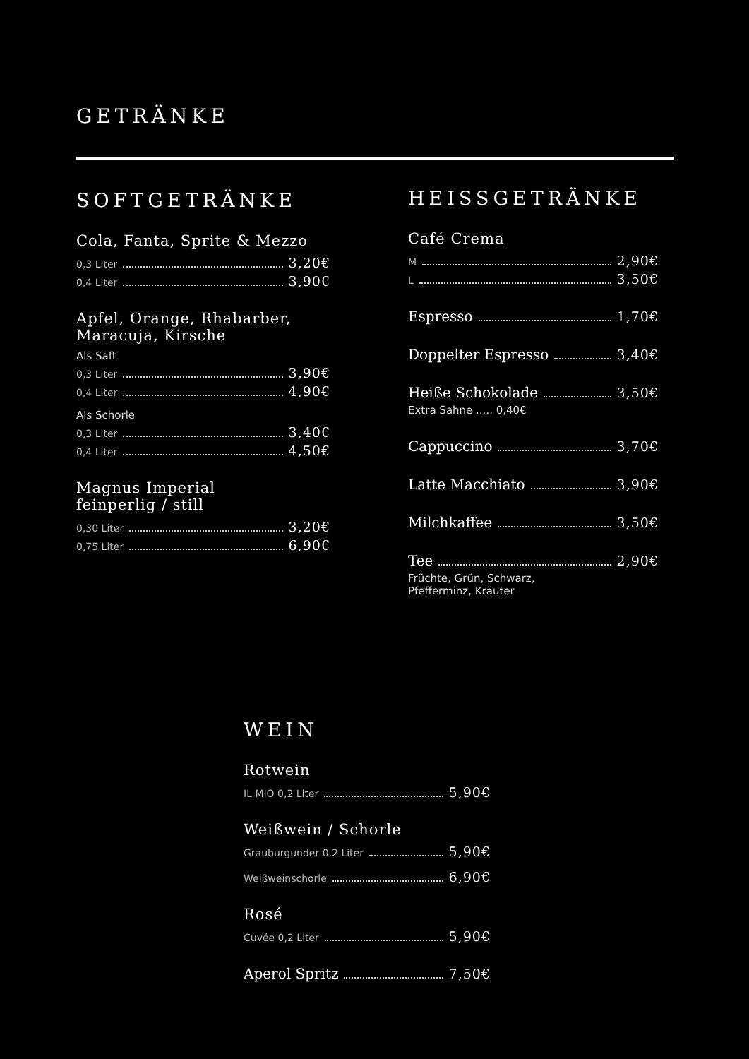GETRÄNKE
SOFTGETRÄNKE
Cola, Fanta, Sprite & Mezzo
0,3 Liter 3,20€
0,4 Liter 3,90€
Apfel, Orange, Rhabarber,
Maracuja, Kirsche
Als Saft
0,3 Liter 3,90€
0,4 Liter 4,90€
Als Schorle
0,3 Liter 3,40€
0,4 Liter 4,50€
Magnus Imperial
feinperlig / still
0,30 Liter 3,20€
0,75 Liter 6,90€
HEISSGETRÄNKE
Café Crema
M 2,90€
L 3,50€
Espresso 1,70€
Doppelter Espresso 3,40€
Heiße Schokolade 3,50€
Extra Sahne ..... 0,40€
Cappuccino 3,70€
Latte Macchiato 3,90€
Milchkaffee 3,50€
Tee 2,90€
Früchte, Grün, Schwarz,
Pfefferminz, Kräuter
WEIN
Rotwein
IL MIO 0,2 Liter 5,90€
Weißwein / Schorle
Grauburgunder 0,2 Liter 5,90€
Weißweinschorle 6,90€
Rosé
Cuvée 0,2 Liter 5,90€
Aperol Spritz 7,50€